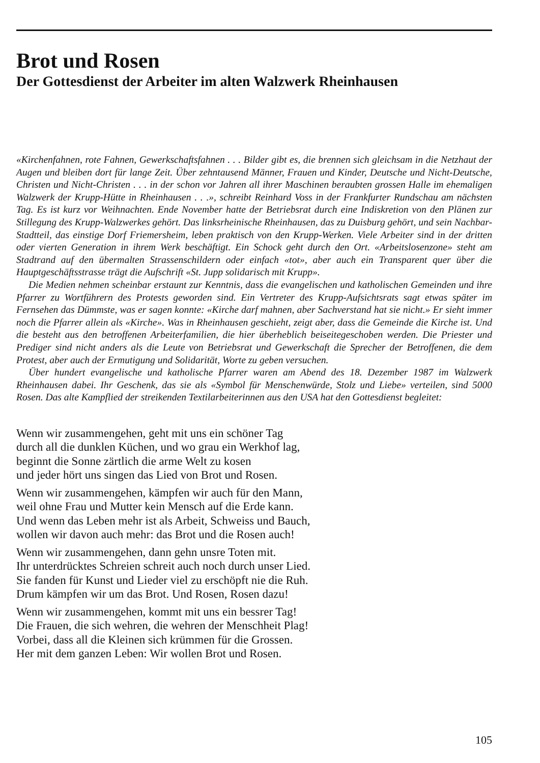Brot und Rosen
Der Gottesdienst der Arbeiter im alten Walzwerk Rheinhausen
«Kirchenfahnen, rote Fahnen, Gewerkschaftsfahnen . . . Bilder gibt es, die brennen sich gleichsam in die Netzhaut der Augen und bleiben dort für lange Zeit. Über zehntausend Männer, Frauen und Kinder, Deutsche und Nicht-Deutsche, Christen und Nicht-Christen . . . in der schon vor Jahren all ihrer Maschinen beraubten grossen Halle im ehemaligen Walzwerk der Krupp-Hütte in Rheinhausen . . .», schreibt Reinhard Voss in der Frankfurter Rundschau am nächsten Tag. Es ist kurz vor Weihnachten. Ende November hatte der Betriebsrat durch eine Indiskretion von den Plänen zur Stillegung des Krupp-Walzwerkes gehört. Das linksrheinische Rheinhausen, das zu Duisburg gehört, und sein Nachbar-Stadtteil, das einstige Dorf Friemersheim, leben praktisch von den Krupp-Werken. Viele Arbeiter sind in der dritten oder vierten Generation in ihrem Werk beschäftigt. Ein Schock geht durch den Ort. «Arbeitslosenzone» steht am Stadtrand auf den übermalten Strassenschildern oder einfach «tot», aber auch ein Transparent quer über die Hauptgeschäftsstrasse trägt die Aufschrift «St. Jupp solidarisch mit Krupp».
Die Medien nehmen scheinbar erstaunt zur Kenntnis, dass die evangelischen und katholischen Gemeinden und ihre Pfarrer zu Wortführern des Protests geworden sind. Ein Vertreter des Krupp-Aufsichtsrats sagt etwas später im Fernsehen das Dümmste, was er sagen konnte: «Kirche darf mahnen, aber Sachverstand hat sie nicht.» Er sieht immer noch die Pfarrer allein als «Kirche». Was in Rheinhausen geschieht, zeigt aber, dass die Gemeinde die Kirche ist. Und die besteht aus den betroffenen Arbeiterfamilien, die hier überheblich beiseitegeschoben werden. Die Priester und Prediger sind nicht anders als die Leute von Betriebsrat und Gewerkschaft die Sprecher der Betroffenen, die dem Protest, aber auch der Ermutigung und Solidarität, Worte zu geben versuchen.
Über hundert evangelische und katholische Pfarrer waren am Abend des 18. Dezember 1987 im Walzwerk Rheinhausen dabei. Ihr Geschenk, das sie als «Symbol für Menschenwürde, Stolz und Liebe» verteilen, sind 5000 Rosen. Das alte Kampflied der streikenden Textilarbeiterinnen aus den USA hat den Gottesdienst begleitet:
Wenn wir zusammengehen, geht mit uns ein schöner Tag
durch all die dunklen Küchen, und wo grau ein Werkhof lag,
beginnt die Sonne zärtlich die arme Welt zu kosen
und jeder hört uns singen das Lied von Brot und Rosen.
Wenn wir zusammengehen, kämpfen wir auch für den Mann,
weil ohne Frau und Mutter kein Mensch auf die Erde kann.
Und wenn das Leben mehr ist als Arbeit, Schweiss und Bauch,
wollen wir davon auch mehr: das Brot und die Rosen auch!
Wenn wir zusammengehen, dann gehn unsre Toten mit.
Ihr unterdrücktes Schreien schreit auch noch durch unser Lied.
Sie fanden für Kunst und Lieder viel zu erschöpft nie die Ruh.
Drum kämpfen wir um das Brot. Und Rosen, Rosen dazu!
Wenn wir zusammengehen, kommt mit uns ein bessrer Tag!
Die Frauen, die sich wehren, die wehren der Menschheit Plag!
Vorbei, dass all die Kleinen sich krümmen für die Grossen.
Her mit dem ganzen Leben: Wir wollen Brot und Rosen.
105